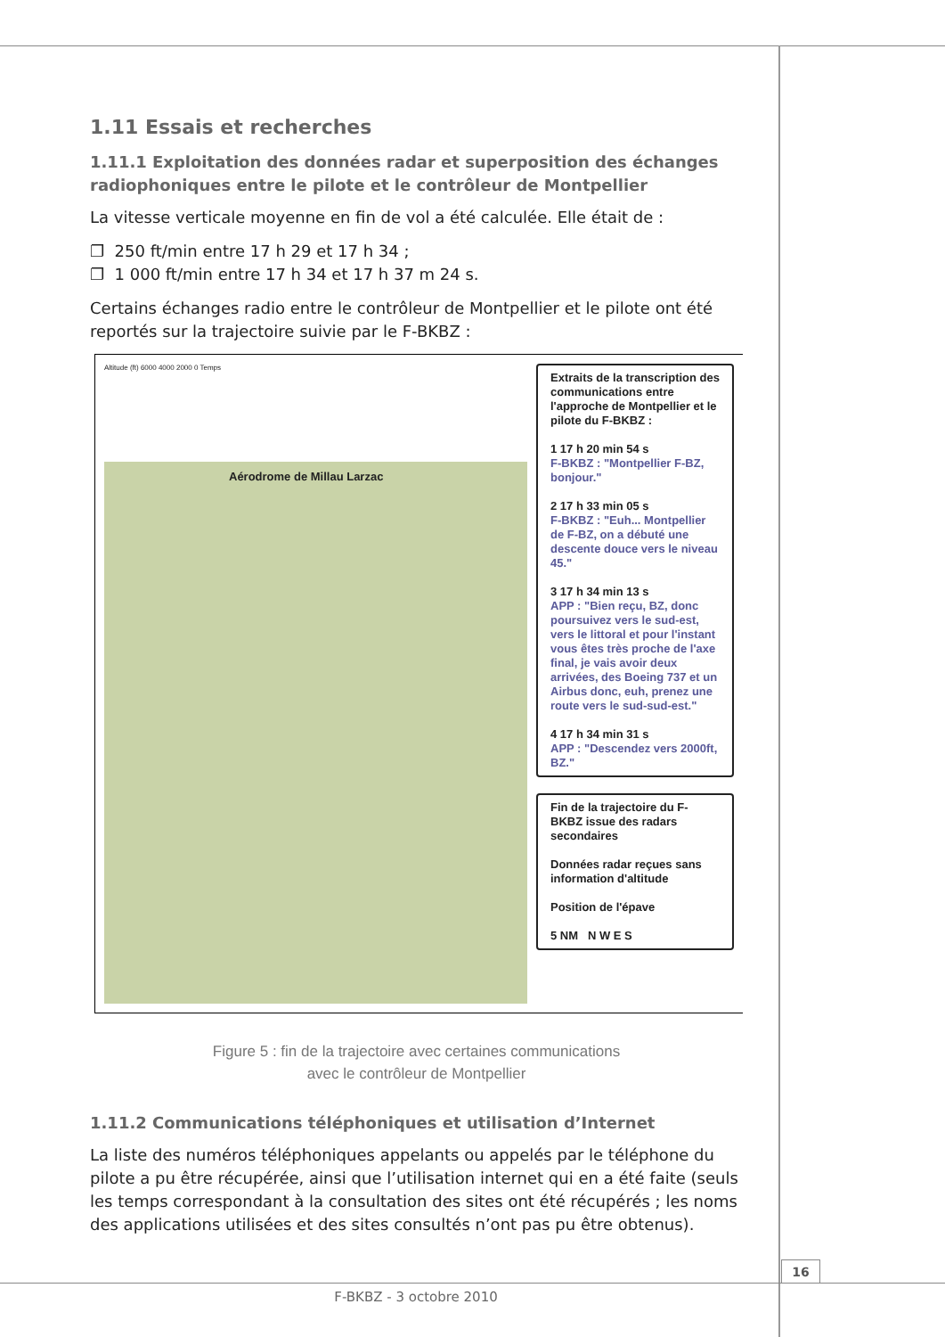1.11 Essais et recherches
1.11.1 Exploitation des données radar et superposition des échanges radiophoniques entre le pilote et le contrôleur de Montpellier
La vitesse verticale moyenne en fin de vol a été calculée. Elle était de :
❐ 250 ft/min entre 17 h 29 et 17 h 34 ;
❐ 1 000 ft/min entre 17 h 34 et 17 h 37 m 24 s.
Certains échanges radio entre le contrôleur de Montpellier et le pilote ont été reportés sur la trajectoire suivie par le F-BKBZ :
Altitude (ft) 6000 4000 2000 0 Temps
Aérodrome de Millau Larzac
Extraits de la transcription des communications entre l'approche de Montpellier et le pilote du F-BKBZ :
1 17 h 20 min 54 s
F-BKBZ : "Montpellier F-BZ, bonjour."
2 17 h 33 min 05 s
F-BKBZ : "Euh... Montpellier de F-BZ, on a débuté une descente douce vers le niveau 45."
3 17 h 34 min 13 s
APP : "Bien reçu, BZ, donc poursuivez vers le sud-est, vers le littoral et pour l'instant vous êtes très proche de l'axe final, je vais avoir deux arrivées, des Boeing 737 et un Airbus donc, euh, prenez une route vers le sud-sud-est."
4 17 h 34 min 31 s
APP : "Descendez vers 2000ft, BZ."
Fin de la trajectoire du F-BKBZ issue des radars secondaires
Données radar reçues sans information d'altitude
Position de l'épave
5 NM N W E S
Figure 5 : fin de la trajectoire avec certaines communications
avec le contrôleur de Montpellier
1.11.2 Communications téléphoniques et utilisation d’Internet
La liste des numéros téléphoniques appelants ou appelés par le téléphone du pilote a pu être récupérée, ainsi que l’utilisation internet qui en a été faite (seuls les temps correspondant à la consultation des sites ont été récupérés ; les noms des applications utilisées et des sites consultés n’ont pas pu être obtenus).
16
F-BKBZ - 3 octobre 2010